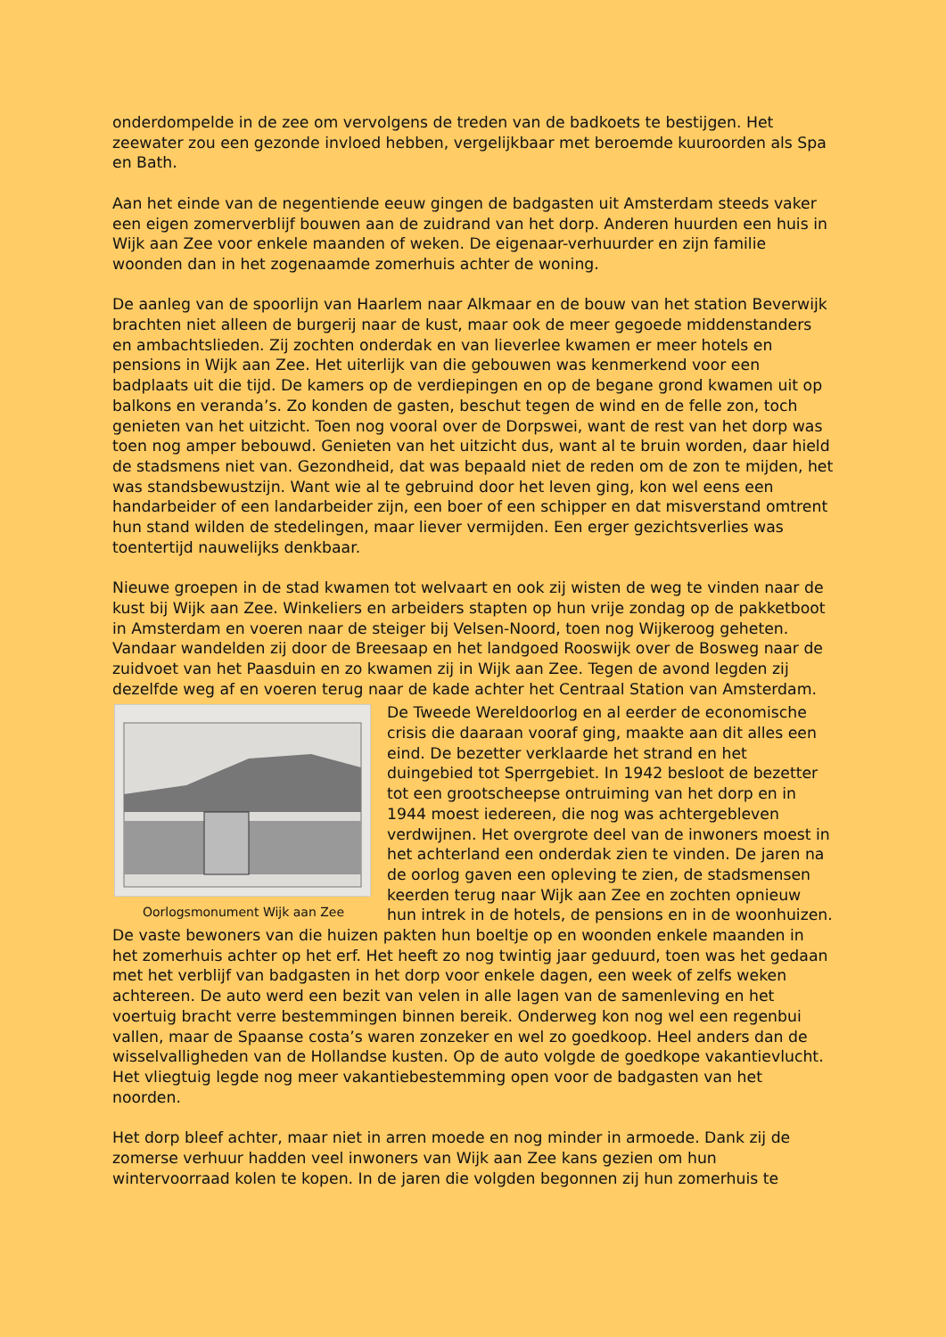onderdompelde in de zee om vervolgens de treden van de badkoets te bestijgen. Het zeewater zou een gezonde invloed hebben, vergelijkbaar met beroemde kuuroorden als Spa en Bath.
Aan het einde van de negentiende eeuw gingen de badgasten uit Amsterdam steeds vaker een eigen zomerverblijf bouwen aan de zuidrand van het dorp. Anderen huurden een huis in Wijk aan Zee voor enkele maanden of weken. De eigenaar-verhuurder en zijn familie woonden dan in het zogenaamde zomerhuis achter de woning.
De aanleg van de spoorlijn van Haarlem naar Alkmaar en de bouw van het station Beverwijk brachten niet alleen de burgerij naar de kust, maar ook de meer gegoede middenstanders en ambachtslieden. Zij zochten onderdak en van lieverlee kwamen er meer hotels en pensions in Wijk aan Zee. Het uiterlijk van die gebouwen was kenmerkend voor een badplaats uit die tijd. De kamers op de verdiepingen en op de begane grond kwamen uit op balkons en veranda’s. Zo konden de gasten, beschut tegen de wind en de felle zon, toch genieten van het uitzicht. Toen nog vooral over de Dorpswei, want de rest van het dorp was toen nog amper bebouwd. Genieten van het uitzicht dus, want al te bruin worden, daar hield de stadsmens niet van. Gezondheid, dat was bepaald niet de reden om de zon te mijden, het was standsbewustzijn. Want wie al te gebruind door het leven ging, kon wel eens een handarbeider of een landarbeider zijn, een boer of een schipper en dat misverstand omtrent hun stand wilden de stedelingen, maar liever vermijden. Een erger gezichtsverlies was toentertijd nauwelijks denkbaar.
Nieuwe groepen in de stad kwamen tot welvaart en ook zij wisten de weg te vinden naar de kust bij Wijk aan Zee. Winkeliers en arbeiders stapten op hun vrije zondag op de pakketboot in Amsterdam en voeren naar de steiger bij Velsen-Noord, toen nog Wijkeroog geheten. Vandaar wandelden zij door de Breesaap en het landgoed Rooswijk over de Bosweg naar de zuidvoet van het Paasduin en zo kwamen zij in Wijk aan Zee. Tegen de avond legden zij dezelfde weg af en voeren terug naar de kade achter het Centraal Station van Amsterdam.
Oorlogsmonument Wijk aan Zee
De Tweede Wereldoorlog en al eerder de economische crisis die daaraan vooraf ging, maakte aan dit alles een eind. De bezetter verklaarde het strand en het duingebied tot Sperrgebiet. In 1942 besloot de bezetter tot een grootscheepse ontruiming van het dorp en in 1944 moest iedereen, die nog was achtergebleven verdwijnen. Het overgrote deel van de inwoners moest in het achterland een onderdak zien te vinden. De jaren na de oorlog gaven een opleving te zien, de stadsmensen keerden terug naar Wijk aan Zee en zochten opnieuw hun intrek in de hotels, de pensions en in de woonhuizen. De vaste bewoners van die huizen pakten hun boeltje op en woonden enkele maanden in het zomerhuis achter op het erf. Het heeft zo nog twintig jaar geduurd, toen was het gedaan met het verblijf van badgasten in het dorp voor enkele dagen, een week of zelfs weken achtereen. De auto werd een bezit van velen in alle lagen van de samenleving en het voertuig bracht verre bestemmingen binnen bereik. Onderweg kon nog wel een regenbui vallen, maar de Spaanse costa’s waren zonzeker en wel zo goedkoop. Heel anders dan de wisselvalligheden van de Hollandse kusten. Op de auto volgde de goedkope vakantievlucht. Het vliegtuig legde nog meer vakantiebestemming open voor de badgasten van het noorden.
Het dorp bleef achter, maar niet in arren moede en nog minder in armoede. Dank zij de zomerse verhuur hadden veel inwoners van Wijk aan Zee kans gezien om hun wintervoorraad kolen te kopen. In de jaren die volgden begonnen zij hun zomerhuis te